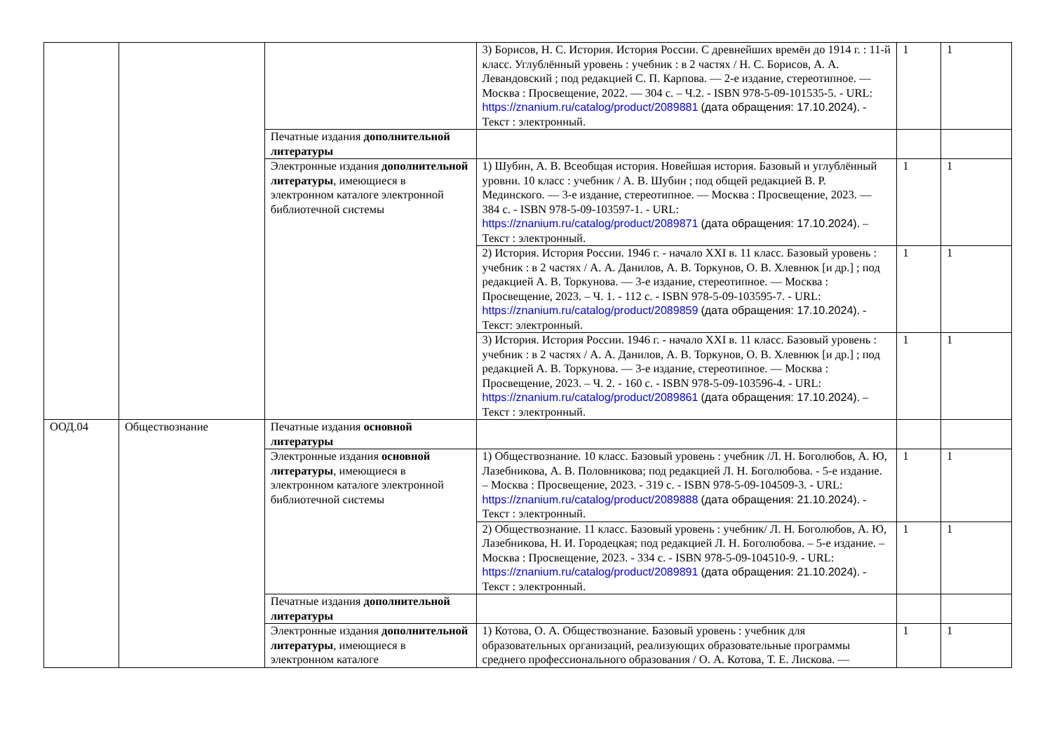| | | | 3) Борисов, Н. С. История. История России. С древнейших времён до 1914 г. : 11-й класс. Углублённый уровень : учебник : в 2 частях / Н. С. Борисов, А. А. Левандовский ; под редакцией С. П. Карпова. — 2-е издание, стереотипное. — Москва : Просвещение, 2022. — 304 с. – Ч.2. - ISBN 978-5-09-101535-5. - URL: https://znanium.ru/catalog/product/2089881 (дата обращения: 17.10.2024) . - Текст : электронный. | 1 | 1 |
| | | Печатные издания дополнительной литературы | | | |
| | | Электронные издания дополнительной литературы , имеющиеся в электронном каталоге электронной библиотечной системы | 1) Шубин, А. В. Всеобщая история. Новейшая история. Базовый и углублённый уровни. 10 класс : учебник / А. В. Шубин ; под общей редакцией В. Р. Мединского. — 3-е издание, стереотипное. — Москва : Просвещение, 2023. — 384 с. - ISBN 978-5-09-103597-1. - URL: https://znanium.ru/catalog/product/2089871 (дата обращения: 17.10.2024) . – Текст : электронный. | 1 | 1 |
| | | | 2) История. История России. 1946 г. - начало XXI в. 11 класс. Базовый уровень : учебник : в 2 частях / А. А. Данилов, А. В. Торкунов, О. В. Хлевнюк [и др.] ; под редакцией А. В. Торкунова. — 3-е издание, стереотипное. — Москва : Просвещение, 2023. – Ч. 1. - 112 с. - ISBN 978-5-09-103595-7. - URL: https://znanium.ru/catalog/product/2089859 (дата обращения: 17.10.2024) . - Текст: электронный. | 1 | 1 |
| | | | 3) История. История России. 1946 г. - начало XXI в. 11 класс. Базовый уровень : учебник : в 2 частях / А. А. Данилов, А. В. Торкунов, О. В. Хлевнюк [и др.] ; под редакцией А. В. Торкунова. — 3-е издание, стереотипное. — Москва : Просвещение, 2023. – Ч. 2. - 160 с. - ISBN 978-5-09-103596-4. - URL: https://znanium.ru/catalog/product/2089861 (дата обращения: 17.10.2024) . – Текст : электронный. | 1 | 1 |
| ООД.04 | Обществознание | Печатные издания основной литературы | | | |
| | | Электронные издания основной литературы , имеющиеся в электронном каталоге электронной библиотечной системы | 1) Обществознание. 10 класс. Базовый уровень : учебник /Л. Н. Боголюбов, А. Ю, Лазебникова, А. В. Половникова; под редакцией Л. Н. Боголюбова. - 5-е издание. – Москва : Просвещение, 2023. - 319 с. - ISBN 978-5-09-104509-3. - URL: https://znanium.ru/catalog/product/2089888 (дата обращения: 21.10.2024) . - Текст : электронный. | 1 | 1 |
| | | | 2) Обществознание. 11 класс. Базовый уровень : учебник/ Л. Н. Боголюбов, А. Ю, Лазебникова, Н. И. Городецкая; под редакцией Л. Н. Боголюбова. – 5-е издание. – Москва : Просвещение, 2023. - 334 с. - ISBN 978-5-09-104510-9. - URL: https://znanium.ru/catalog/product/2089891 (дата обращения: 21.10.2024) . - Текст : электронный. | 1 | 1 |
| | | Печатные издания дополнительной литературы | | | |
| | | Электронные издания дополнительной литературы , имеющиеся в электронном каталоге | 1) Котова, О. А. Обществознание. Базовый уровень : учебник для образовательных организаций, реализующих образовательные программы среднего профессионального образования / О. А. Котова, Т. Е. Лискова. — | 1 | 1 |